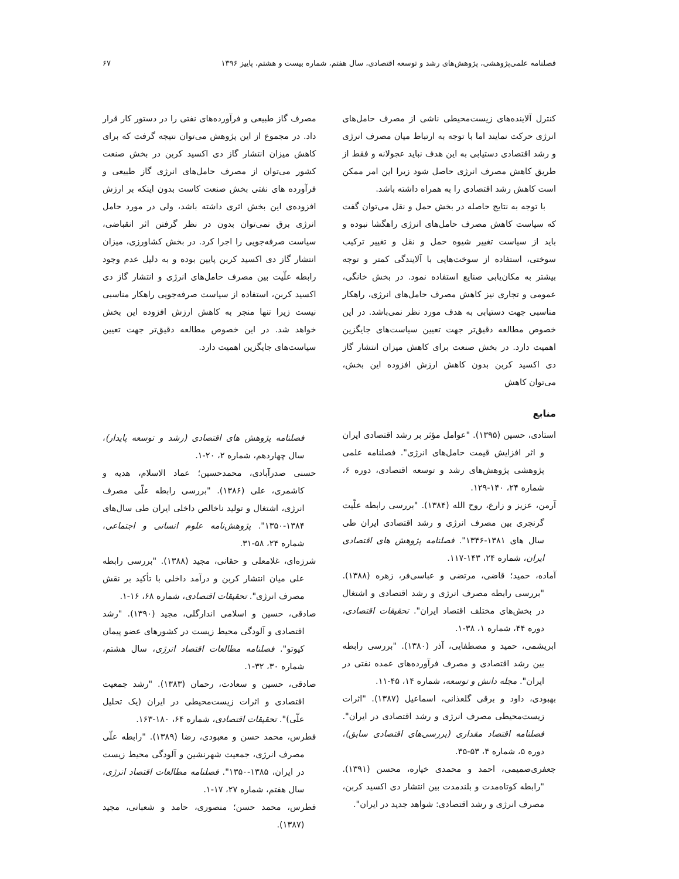فصلنامه علمی‌پژوهشی، پژوهش‌های رشد و توسعه اقتصادی، سال هفتم، شماره بیست و هشتم، پاییز ۱۳۹۶ ۶۷
کنترل آلاینده‌های زیست‌محیطی ناشی از مصرف حامل‌های انرژی حرکت نمایند اما با توجه به ارتباط میان مصرف انرژی و رشد اقتصادی دستیابی به این هدف نباید عجولانه و فقط از طریق کاهش مصرف انرژی حاصل شود زیرا این امر ممکن است کاهش رشد اقتصادی را به همراه داشته باشد.
با توجه به نتایج حاصله در بخش حمل و نقل می‌توان گفت که سیاست کاهش مصرف حامل‌های انرژی راهگشا نبوده و باید از سیاست تغییر شیوه حمل و نقل و تغییر ترکیب سوختی، استفاده از سوخت‌هایی با آلایندگی کمتر و توجه بیشتر به مکان‌یابی صنایع استفاده نمود. در بخش خانگی، عمومی و تجاری نیز کاهش مصرف حامل‌های انرژی، راهکار مناسبی جهت دستیابی به هدف مورد نظر نمی‌باشد. در این خصوص مطالعه دقیق‌تر جهت تعیین سیاست‌های جایگزین اهمیت دارد. در بخش صنعت برای کاهش میزان انتشار گاز دی اکسید کربن بدون کاهش ارزش افزوده این بخش، می‌توان کاهش
منابع
استادی، حسین (۱۳۹۵). "عوامل مؤثر بر رشد اقتصادی ایران و اثر افزایش قیمت حامل‌های انرژی". فصلنامه علمی پژوهشی پژوهش‌های رشد و توسعه اقتصادی، دوره ۶، شماره ۲۴، ۱۴۰-۱۲۹.
آرمن، عزیز و زارع، روح الله (۱۳۸۴). "بررسی رابطه علّیت گرنجری بین مصرف انرژی و رشد اقتصادی ایران طی سال های ۱۳۸۱-۱۳۴۶". فصلنامه پژوهش های اقتصادی ایران، شماره ۲۴، ۱۴۳-۱۱۷.
آماده، حمید؛ قاضی، مرتضی و عباسی‌فر، زهره (۱۳۸۸). "بررسی رابطه مصرف انرژی و رشد اقتصادی و اشتغال در بخش‌های مختلف اقتصاد ایران". تحقیقات اقتصادی، دوره ۴۴، شماره ۱، ۳۸-۱.
ابریشمی، حمید و مصطفایی، آذر (۱۳۸۰). "بررسی رابطه بین رشد اقتصادی و مصرف فرآورده‌های عمده نفتی در ایران". مجله دانش و توسعه، شماره ۱۴، ۴۵-۱۱.
بهبودی، داود و برقی گلعذانی، اسماعیل (۱۳۸۷). "اثرات زیست‌محیطی مصرف انرژی و رشد اقتصادی در ایران". فصلنامه اقتصاد مقداری (بررسی‌های اقتصادی سابق)، دوره ۵، شماره ۴، ۵۳-۳۵.
جعفری‌صمیمی، احمد و محمدی خیاره، محسن (۱۳۹۱). "رابطه کوتاه‌مدت و بلندمدت بین انتشار دی اکسید کربن، مصرف انرژی و رشد اقتصادی: شواهد جدید در ایران".
مصرف گاز طبیعی و فرآورده‌های نفتی را در دستور کار قرار داد. در مجموع از این پژوهش می‌توان نتیجه گرفت که برای کاهش میزان انتشار گاز دی اکسید کربن در بخش صنعت کشور می‌توان از مصرف حامل‌های انرژی گاز طبیعی و فرآورده های نفتی بخش صنعت کاست بدون اینکه بر ارزش افزوده‌ی این بخش اثری داشته باشد، ولی در مورد حامل انرژی برق نمی‌توان بدون در نظر گرفتن اثر انقباضی، سیاست صرفه‌جویی را اجرا کرد. در بخش کشاورزی، میزان انتشار گاز دی اکسید کربن پایین بوده و به دلیل عدم وجود رابطه علّیت بین مصرف حامل‌های انرژی و انتشار گاز دی اکسید کربن، استفاده از سیاست صرفه‌جویی راهکار مناسبی نیست زیرا تنها منجر به کاهش ارزش افزوده این بخش خواهد شد. در این خصوص مطالعه دقیق‌تر جهت تعیین سیاست‌های جایگزین اهمیت دارد.
فصلنامه پژوهش های اقتصادی (رشد و توسعه پایدار)، سال چهاردهم، شماره ۲، ۲۰-۱.
حسنی صدرآبادی، محمدحسین؛ عماد الاسلام، هدیه و کاشمری، علی (۱۳۸۶). "بررسی رابطه علّی مصرف انرژی، اشتغال و تولید ناخالص داخلی ایران طی سال‌های ۱۳۸۴-۱۳۵۰". پژوهش‌نامه علوم انسانی و اجتماعی، شماره ۲۴، ۵۸-۳۱.
شرزه‌ای، غلامعلی و حقانی، مجید (۱۳۸۸). "بررسی رابطه علی میان انتشار کربن و درآمد داخلی با تأکید بر نقش مصرف انرژی". تحقیقات اقتصادی، شماره ۶۸، ۱۶-۱.
صادقی، حسین و اسلامی اندارگلی، مجید (۱۳۹۰). "رشد اقتصادی و آلودگی محیط زیست در کشورهای عضو پیمان کیوتو". فصلنامه مطالعات اقتصاد انرژی، سال هشتم، شماره ۳۰، ۳۲-۱.
صادقی، حسین و سعادت، رحمان (۱۳۸۳). "رشد جمعیت اقتصادی و اثرات زیست‌محیطی در ایران (یک تحلیل علّی)". تحقیقات اقتصادی، شماره ۶۴، ۱۸۰-۱۶۳.
فطرس، محمد حسن و معبودی، رضا (۱۳۸۹). "رابطه علّی مصرف انرژی، جمعیت شهرنشین و آلودگی محیط زیست در ایران، ۱۳۸۵-۱۳۵۰". فصلنامه مطالعات اقتصاد انرژی، سال هفتم، شماره ۲۷، ۱۷-۱.
فطرس، محمد حسن؛ منصوری، حامد و شعبانی، مجید (۱۳۸۷).